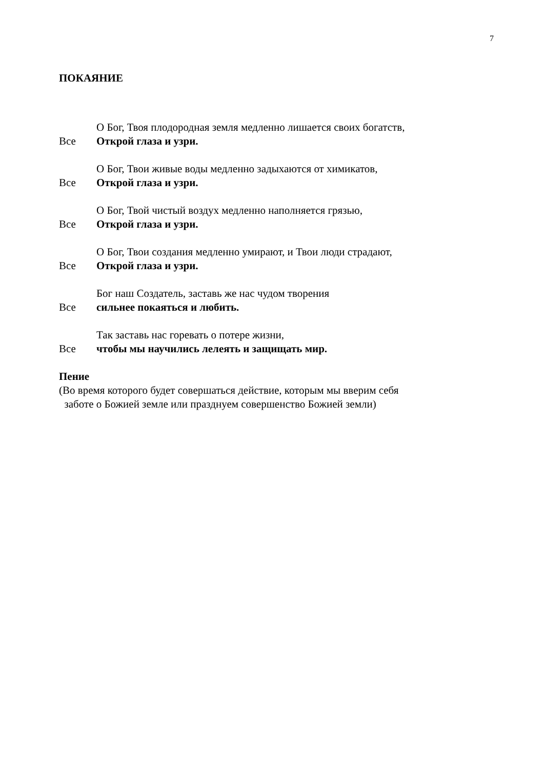7
ПОКАЯНИЕ
О Бог, Твоя плодородная земля медленно лишается своих богатств,
Все Открой глаза и узри.
О Бог, Твои живые воды медленно задыхаются от химикатов,
Все Открой глаза и узри.
О Бог, Твой чистый воздух медленно наполняется грязью,
Все Открой глаза и узри.
О Бог, Твои создания медленно умирают, и Твои люди страдают,
Все Открой глаза и узри.
Бог наш Создатель, заставь же нас чудом творения
Все сильнее покаяться и любить.
Так заставь нас горевать о потере жизни,
Все чтобы мы научились лелеять и защищать мир.
Пение
(Во время которого будет совершаться действие, которым мы вверим себя
заботе о Божией земле или празднуем совершенство Божией земли)